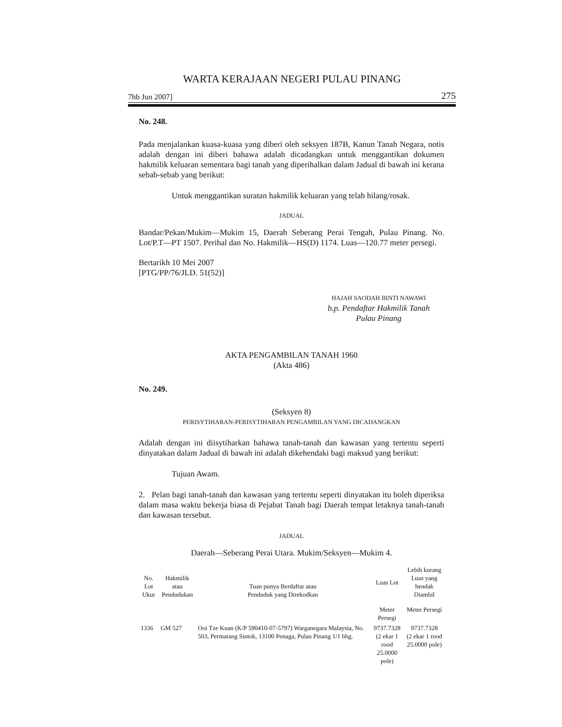WARTA KERAJAAN NEGERI PULAU PINANG
7hb Jun 2007] 275
No. 248.
Pada menjalankan kuasa-kuasa yang diberi oleh seksyen 187B, Kanun Tanah Negara, notis adalah dengan ini diberi bahawa adalah dicadangkan untuk menggantikan dokumen hakmilik keluaran sementara bagi tanah yang diperihalkan dalam Jadual di bawah ini kerana sebab-sebab yang berikut:
Untuk menggantikan suratan hakmilik keluaran yang telah hilang/rosak.
JADUAL
Bandar/Pekan/Mukim—Mukim 15, Daerah Seberang Perai Tengah, Pulau Pinang. No. Lot/P.T—PT 1507. Perihal dan No. Hakmilik—HS(D) 1174. Luas—120.77 meter persegi.
Bertarikh 10 Mei 2007
[PTG/PP/76/JLD. 51(52)]
HAJAH SAODAH BINTI NAWAWI
b.p. Pendaftar Hakmilik Tanah
Pulau Pinang
AKTA PENGAMBILAN TANAH 1960
(Akta 486)
No. 249.
(Seksyen 8)
PERISYTIHARAN-PERISYTIHARAN PENGAMBILAN YANG DICADANGKAN
Adalah dengan ini diisytiharkan bahawa tanah-tanah dan kawasan yang tertentu seperti dinyatakan dalam Jadual di bawah ini adalah dikehendaki bagi maksud yang berikut:
Tujuan Awam.
2. Pelan bagi tanah-tanah dan kawasan yang tertentu seperti dinyatakan itu boleh diperiksa dalam masa waktu bekerja biasa di Pejabat Tanah bagi Daerah tempat letaknya tanah-tanah dan kawasan tersebut.
JADUAL
Daerah—Seberang Perai Utara. Mukim/Seksyen—Mukim 4.
| No. Lot Ukur | Hakmilik atau Pendudukan | Tuan punya Berdaftar atau Penduduk yang Direkodkan | Luas Lot | Lebih kurang Luas yang hendak Diambil |
| --- | --- | --- | --- | --- |
| | | | Meter Persegi | Meter Persegi |
| 1336 | GM 527 | Ooi Tze Kuan (K/P 590410-07-5797) Warganegara Malaysia, No. 503, Permatang Sintok, 13100 Penaga, Pulau Pinang 1/1 bhg. | 9737.7328 (2 ekar 1 rood 25.0000 pole) | 9737.7328 (2 ekar 1 rood 25.0000 pole) |